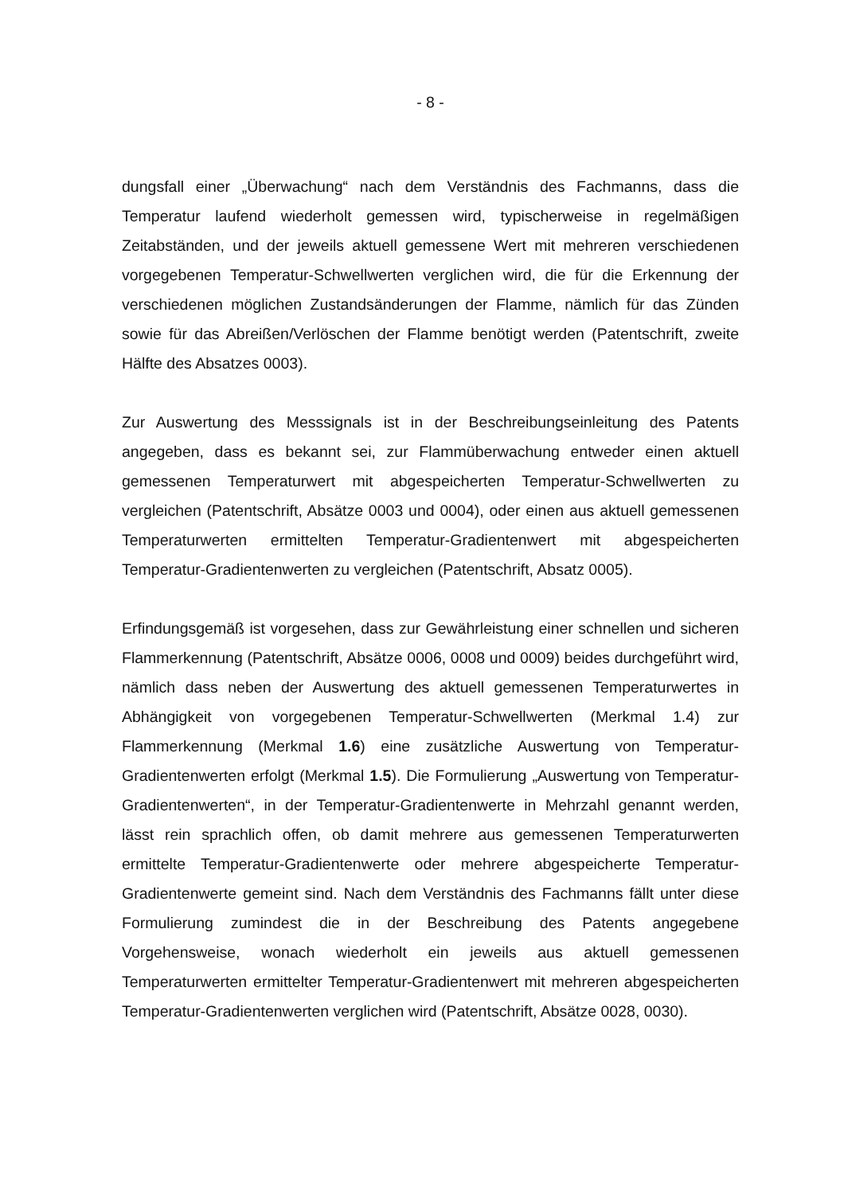- 8 -
dungsfall einer „Überwachung“ nach dem Verständnis des Fachmanns, dass die Temperatur laufend wiederholt gemessen wird, typischerweise in regelmäßigen Zeitabständen, und der jeweils aktuell gemessene Wert mit mehreren verschiedenen vorgegebenen Temperatur-Schwellwerten verglichen wird, die für die Erkennung der verschiedenen möglichen Zustandsänderungen der Flamme, nämlich für das Zünden sowie für das Abreißen/Verlöschen der Flamme benötigt werden (Patentschrift, zweite Hälfte des Absatzes 0003).
Zur Auswertung des Messsignals ist in der Beschreibungseinleitung des Patents angegeben, dass es bekannt sei, zur Flammüberwachung entweder einen aktuell gemessenen Temperaturwert mit abgespeicherten Temperatur-Schwellwerten zu vergleichen (Patentschrift, Absätze 0003 und 0004), oder einen aus aktuell gemessenen Temperaturwerten ermittelten Temperatur-Gradientenwert mit abgespeicherten Temperatur-Gradientenwerten zu vergleichen (Patentschrift, Absatz 0005).
Erfindungsgemäß ist vorgesehen, dass zur Gewährleistung einer schnellen und sicheren Flammerkennung (Patentschrift, Absätze 0006, 0008 und 0009) beides durchgeführt wird, nämlich dass neben der Auswertung des aktuell gemessenen Temperaturwertes in Abhängigkeit von vorgegebenen Temperatur-Schwellwerten (Merkmal 1.4) zur Flammerkennung (Merkmal 1.6) eine zusätzliche Auswertung von Temperatur-Gradientenwerten erfolgt (Merkmal 1.5). Die Formulierung „Auswertung von Temperatur-Gradientenwerten“, in der Temperatur-Gradientenwerte in Mehrzahl genannt werden, lässt rein sprachlich offen, ob damit mehrere aus gemessenen Temperaturwerten ermittelte Temperatur-Gradientenwerte oder mehrere abgespeicherte Temperatur-Gradientenwerte gemeint sind. Nach dem Verständnis des Fachmanns fällt unter diese Formulierung zumindest die in der Beschreibung des Patents angegebene Vorgehensweise, wonach wiederholt ein jeweils aus aktuell gemessenen Temperaturwerten ermittelter Temperatur-Gradientenwert mit mehreren abgespeicherten Temperatur-Gradientenwerten verglichen wird (Patentschrift, Absätze 0028, 0030).